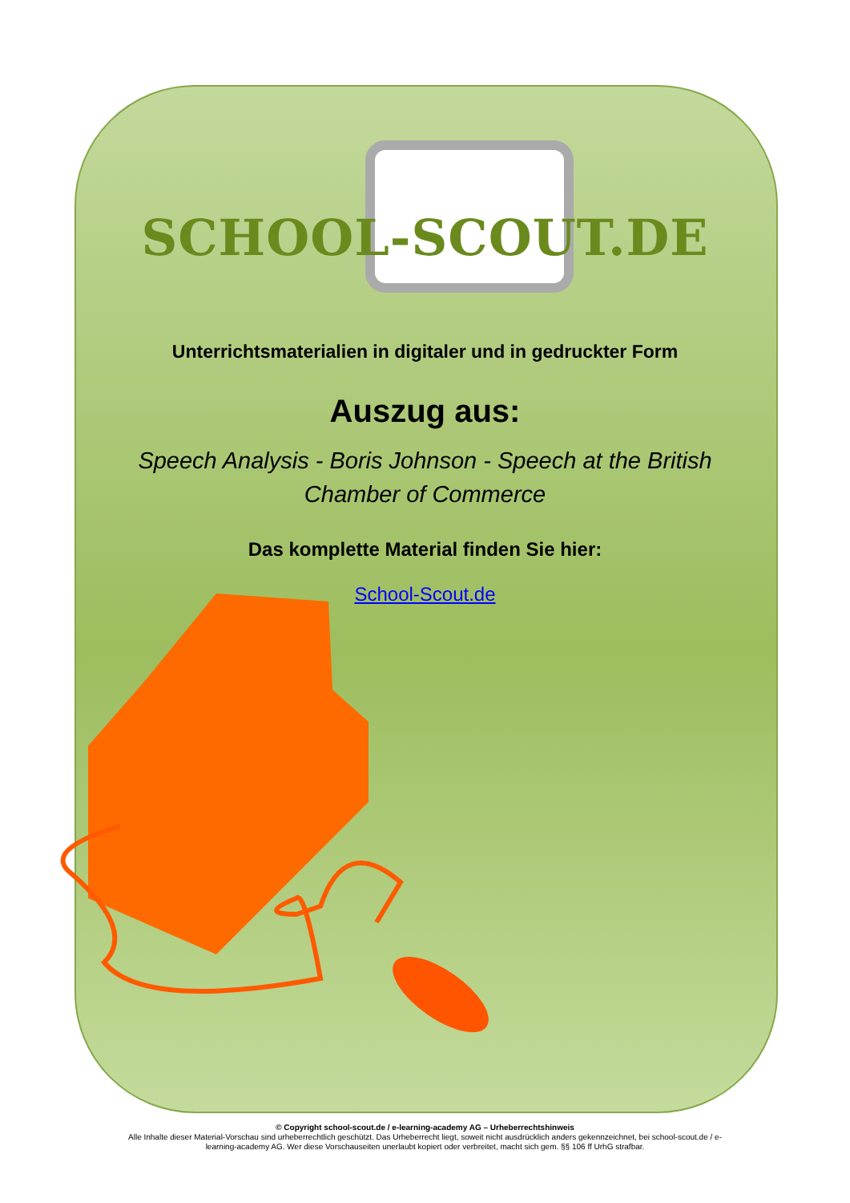SCHOOL-SCOUT.DE
Unterrichtsmaterialien in digitaler und in gedruckter Form
Auszug aus:
Speech Analysis - Boris Johnson - Speech at the British
Chamber of Commerce
Das komplette Material finden Sie hier:
School-Scout.de
© Copyright school-scout.de / e-learning-academy AG – Urheberrechtshinweis
Alle Inhalte dieser Material-Vorschau sind urheberrechtlich geschützt. Das Urheberrecht liegt, soweit nicht ausdrücklich anders gekennzeichnet, bei school-scout.de / e-
learning-academy AG. Wer diese Vorschauseiten unerlaubt kopiert oder verbreitet, macht sich gem. §§ 106 ff UrhG strafbar.